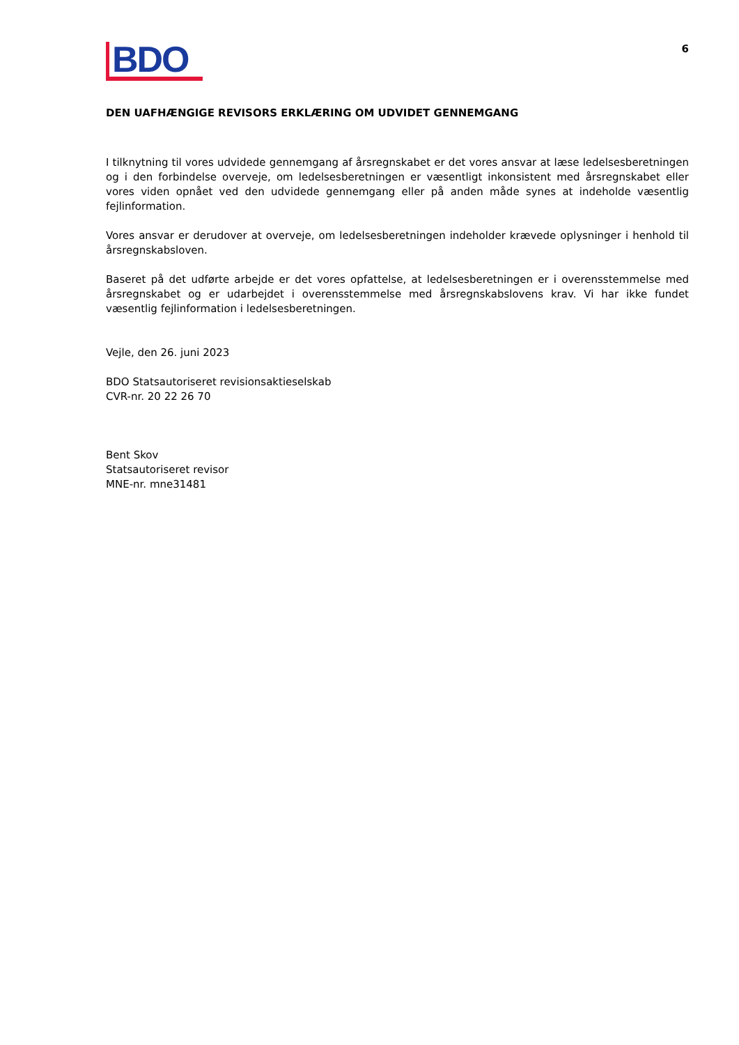BDO
6
DEN UAFHÆNGIGE REVISORS ERKLÆRING OM UDVIDET GENNEMGANG
I tilknytning til vores udvidede gennemgang af årsregnskabet er det vores ansvar at læse ledelsesberetningen og i den forbindelse overveje, om ledelsesberetningen er væsentligt inkonsistent med årsregnskabet eller vores viden opnået ved den udvidede gennemgang eller på anden måde synes at indeholde væsentlig fejlinformation.
Vores ansvar er derudover at overveje, om ledelsesberetningen indeholder krævede oplysninger i henhold til årsregnskabsloven.
Baseret på det udførte arbejde er det vores opfattelse, at ledelsesberetningen er i overensstemmelse med årsregnskabet og er udarbejdet i overensstemmelse med årsregnskabslovens krav. Vi har ikke fundet væsentlig fejlinformation i ledelsesberetningen.
Vejle, den 26. juni 2023
BDO Statsautoriseret revisionsaktieselskab
CVR-nr. 20 22 26 70
Bent Skov
Statsautoriseret revisor
MNE-nr. mne31481